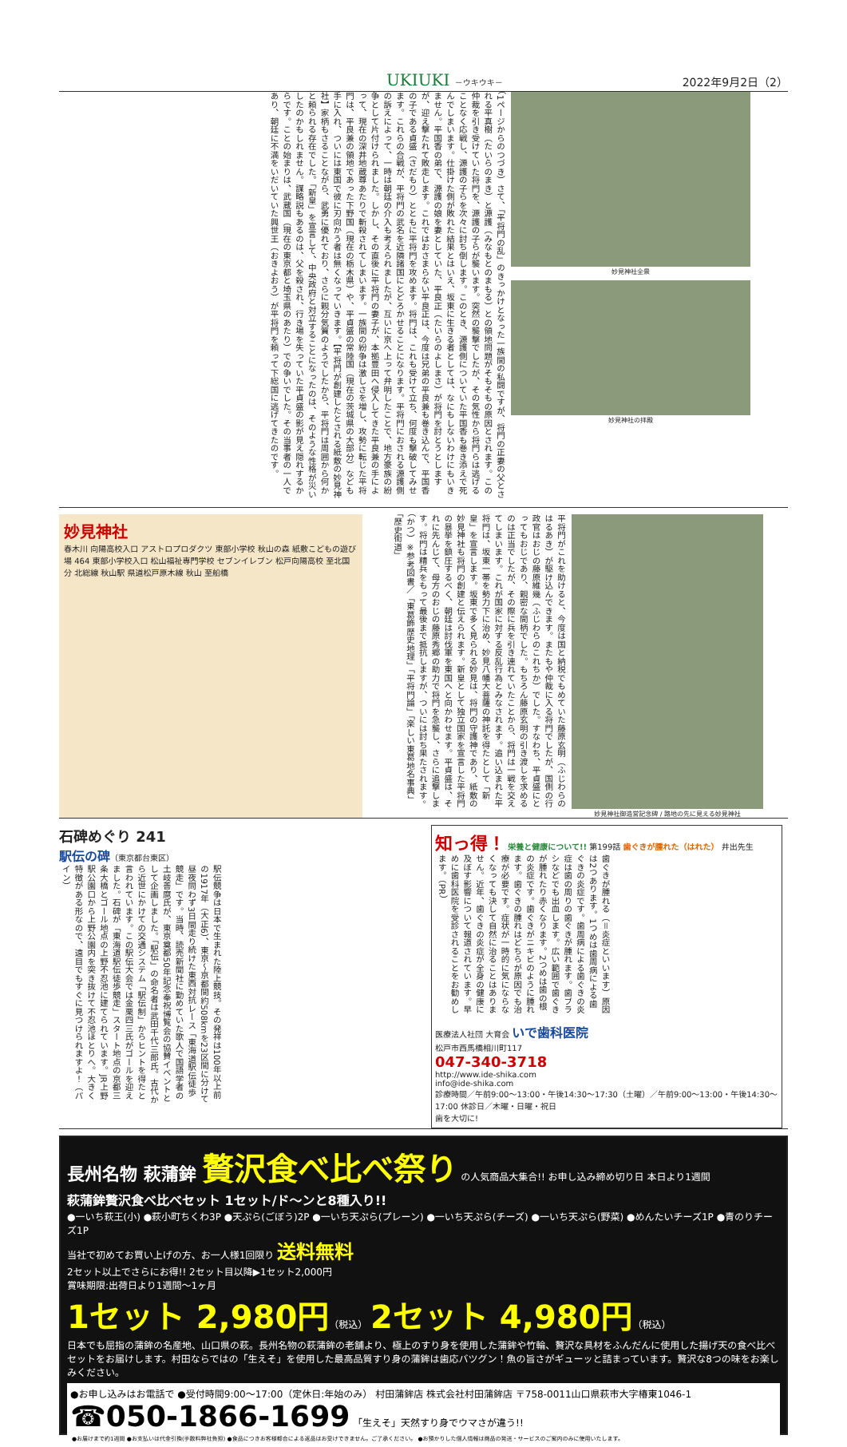UKIUKI －ウキウキ－ 2022年9月2日（2）
（1ページからのつづき）さて、「平将門の乱」のきっかけとなった一族間の私闘ですが、将門の正妻の父とされる平真樹（たいらのまき）と源護（みなもとのまもる）との領地問題がそもそもの原因とされます。この仲裁を引き受けていた将門を、源護の子らが襲います。突然の襲撃でしたが、その気性から将門らは逃げることなく応戦し、源護の子らを次々に討ち倒します。このとき、源護側についていた平国香も巻き添えで死んでしまいます。仕掛けた側が敗れた結果とはいえ、坂東に生きる者としては、なにもしないわけにもいきません。平国香の弟で、源護の娘を妻としていた、平良正（たいらのよしまさ）が将門を討とうとしますが、迎え撃たれて敗走します。これではおさまらない平良正は、今度は兄弟の平良兼も巻き込んで、平国香の子である貞盛（さだもり）とともに平将門を攻めます。将門は、これも受けて立ち、何度も撃破してみせます。これらの合戦が、平将門の武名を近隣諸国にとどろかせることになります。平将門におされる源護側の訴えによって、一時は朝廷の介入も考えられましたが、互いに京へ上って弁明したことで、地方豪族の紛争として片付けられました。しかし、その直後に平将門の妻子が、本拠豊田へ侵入してきた平良兼の手によって、現在の深井地蔵尊あたりで斬殺されてしまいます。一族間の紛争は激しさを増し、攻勢に転じた平将門は、平良兼の領地であった下野国（現在の栃木県）や、平貞盛の常陸国（現在の茨城県の大部分）なども手に入れ、ついには東国で彼に刃向かう者は無くなっていきます。【平将門が創建したとされる紙敷の妙見神社】家柄もさることながら、武勇に優れており、さらに親分気質のようでしたから、平将門は周囲から何かと頼られる存在でした。「新皇」を宣言して、中央政府と対立することになったのは、そのような性格が災いしたのかもしれません。謀略説もあるのは、父を殺され、行き場を失っていた平貞盛の影が見え隠れするからです。ことの始まりは、武蔵国（現在の東京都と埼玉県のあたり）での争いでした。その当事者の一人であり、朝廷に不満をいだいていた興世王（おきよおう）が平将門を頼って下総国に逃げてきたのです。
妙見神社全景
妙見神社の拝殿
妙見神社
春木川 向陽高校入口 アストロプロダクツ 東部小学校 秋山の森 紙敷こどもの遊び場 464 東部小学校入口 松山福祉専門学校 セブンイレブン 松戸向陽高校 至北国分 北総線 秋山駅 県道松戸原木線 秋山 至船橋
平将門がこれを助けると、今度は国と納税でもめていた藤原玄明（ふじわらのはるあき）が駆け込んできます。またもや仲裁に入る将門でしたが、国側の行政官はおじの藤原維幾（ふじわらのこれちか）でした。すなわち、平貞盛にとってもおじであり、親密な間柄でした。もちろん藤原玄明の引き渡しを求めるのは正当でしたが、その際に兵を引き連れていたことから、将門は一戦を交えてしまいます。これが国家に対する反乱行為とみなされます。追い込まれた平将門は、坂東一帯を勢力下に治め、妙見八幡大菩薩の神託を得たとして「新皇」を宣言します。坂東で多く見られる妙見は、将門の守護神であり、紙敷の妙見神社も将門の創建と伝えられます。新皇として独立国家を宣言した平将門の暴挙を鎮圧するべく、朝廷は討伐軍を東国へと向かわせます。平貞盛は、それに先んじて、母方のおじの藤原秀郷の助力で将門を急襲し、さらに追撃します。将門は精兵をもって最後まで抵抗しますが、ついには討ち果たされます。（かつ）※参考図書／「東葛飾歴史地理」「平将門論」「楽しい東葛地名事典」「歴史街道」
妙見神社御造営記念碑 / 路地の先に見える妙見神社
石碑めぐり 241
駅伝の碑（東京都台東区）
駅伝競争は日本で生まれた陸上競技。その発祥は100年以上前の1917年（大正6）、東京～京都間約508kmを23区間に分けて昼夜問わず3日間走り続けた東西対抗レース「東海道駅伝徒歩競走」です。当時、読売新聞社に勤めていた歌人で国語学者の土岐善麿氏が、東京奠都50年記念奉祝博覧会の協賛イベントとして企画しました。「駅伝」の命名者は武田千代三郎氏。古代から近世にかけての交通システム「駅伝制」からヒントを得たと言われています。この駅伝大会では金栗四三氏がゴールを迎えました。石碑が「東海道駅伝徒歩競走」スタート地点の京都三条大橋とゴール地点の上野不忍池に建てられています。JR上野駅公園口から上野公園内を突き抜けて不忍池ほとりへ。大きく特徴がある形なので、遠目でもすぐに見つけられますよ！（パイン）
知っ得！ 栄養と健康について!! 第199話 歯ぐきが腫れた（はれた） 井出先生
歯ぐきが腫れる（＝炎症といいます）原因は2つあります。1つめは歯周病による歯ぐきの炎症です。歯周病による歯ぐきの炎症は歯の周りの歯ぐきが腫れます。歯ブラシなどでも出血します。広い範囲で歯ぐきが腫れたり赤くなります。2つめは歯の根の炎症です。歯ぐきがニキビのように腫れます。歯ぐきの腫れはどちらが原因でも治療が必要です。症状が一時的に気にならなくなっても決して自然に治ることはありません。近年、歯ぐきの炎症が全身の健康に及ぼす影響について報道されています。早めに歯科医院を受診されることをお勧めします。（PR）
医療法人社団 大育会 いで歯科医院
松戸市西馬橋相川町117
047-340-3718
http://www.ide-shika.com
info@ide-shika.com
診療時間／午前9:00～13:00・午後14:30～17:30（土曜）／午前9:00～13:00・午後14:30～17:00 休診日／木曜・日曜・祝日
歯を大切に!
長州名物 萩蒲鉾 贅沢食べ比べ祭り の人気商品大集合!! お申し込み締め切り日 本日より1週間
萩蒲鉾贅沢食べ比べセット 1セット/ド～ンと8種入り!!
●一いち萩王(小) ●萩小町ちくわ3P ●天ぷら(ごぼう)2P ●一いち天ぷら(プレーン) ●一いち天ぷら(チーズ) ●一いち天ぷら(野菜) ●めんたいチーズ1P ●青のりチーズ1P
当社で初めてお買い上げの方、お一人様1回限り 送料無料
2セット以上でさらにお得!! 2セット目以降▶1セット2,000円
賞味期限:出荷日より1週間～1ヶ月
1セット 2,980円（税込） 2セット 4,980円（税込）
日本でも屈指の蒲鉾の名産地、山口県の萩。長州名物の萩蒲鉾の老舗より、極上のすり身を使用した蒲鉾や竹輪、贅沢な具材をふんだんに使用した揚げ天の食べ比べセットをお届けします。村田ならではの「生えそ」を使用した最高品質すり身の蒲鉾は歯応バツグン！魚の旨さがギューッと詰まっています。贅沢な8つの味をお楽しみください。
●お申し込みはお電話で ●受付時間9:00～17:00（定休日:年始のみ） 村田蒲鉾店 株式会社村田蒲鉾店 〒758-0011山口県萩市大字椿東1046-1
☎050-1866-1699 「生えそ」天然すり身でウマさが違う!!
●お届けまで約1週間 ●お支払いは代金引換(手数料弊社負担) ●食品につきお客様都合による返品はお受けできません。ご了承ください。 ●お預かりした個人情報は商品の発送・サービスのご案内のみに使用いたします。